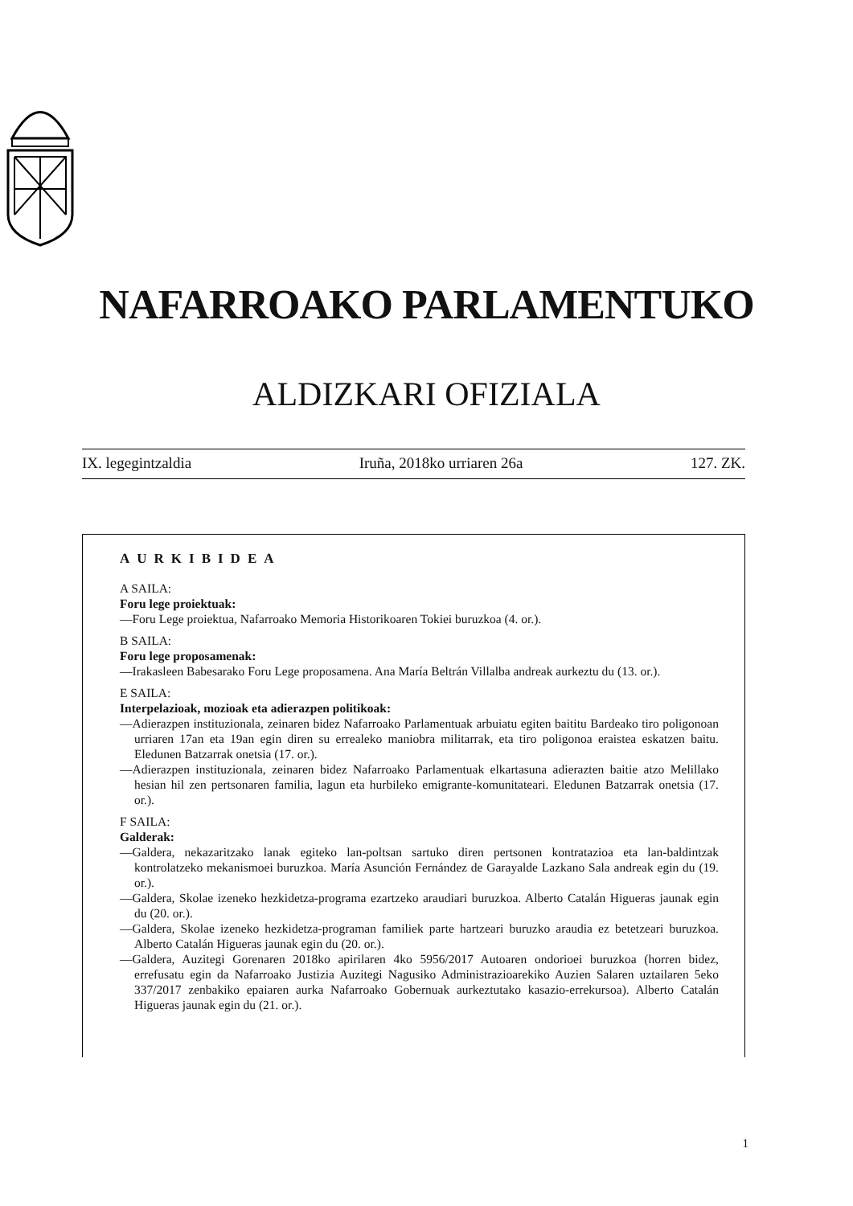NAFARROAKO PARLAMENTUKO
ALDIZKARI OFIZIALA
IX. legegintzaldia Iruña, 2018ko urriaren 26a 127. ZK.
AURKIBIDEA
A SAILA:
Foru lege proiektuak:
—Foru Lege proiektua, Nafarroako Memoria Historikoaren Tokiei buruzkoa (4. or.).
B SAILA:
Foru lege proposamenak:
—Irakasleen Babesarako Foru Lege proposamena. Ana María Beltrán Villalba andreak aurkeztu du (13. or.).
E SAILA:
Interpelazioak, mozioak eta adierazpen politikoak:
—Adierazpen instituzionala, zeinaren bidez Nafarroako Parlamentuak arbuiatu egiten baititu Bardeako tiro poligonoan urriaren 17an eta 19an egin diren su errealeko maniobra militarrak, eta tiro poligonoa eraistea eskatzen baitu. Eledunen Batzarrak onetsia (17. or.).
—Adierazpen instituzionala, zeinaren bidez Nafarroako Parlamentuak elkartasuna adierazten baitie atzo Melillako hesian hil zen pertsonaren familia, lagun eta hurbileko emigrante-komunitateari. Eledunen Batzarrak onetsia (17. or.).
F SAILA:
Galderak:
—Galdera, nekazaritzako lanak egiteko lan-poltsan sartuko diren pertsonen kontratazioa eta lan-baldintzak kontrolatzeko mekanismoei buruzkoa. María Asunción Fernández de Garayalde Lazkano Sala andreak egin du (19. or.).
—Galdera, Skolae izeneko hezkidetza-programa ezartzeko araudiari buruzkoa. Alberto Catalán Higueras jaunak egin du (20. or.).
—Galdera, Skolae izeneko hezkidetza-programan familiek parte hartzeari buruzko araudia ez betetzeari buruzkoa. Alberto Catalán Higueras jaunak egin du (20. or.).
—Galdera, Auzitegi Gorenaren 2018ko apirilaren 4ko 5956/2017 Autoaren ondorioei buruzkoa (horren bidez, errefusatu egin da Nafarroako Justizia Auzitegi Nagusiko Administrazioarekiko Auzien Salaren uztailaren 5eko 337/2017 zenbakiko epaiaren aurka Nafarroako Gobernuak aurkeztutako kasazio-errekursoa). Alberto Catalán Higueras jaunak egin du (21. or.).
1